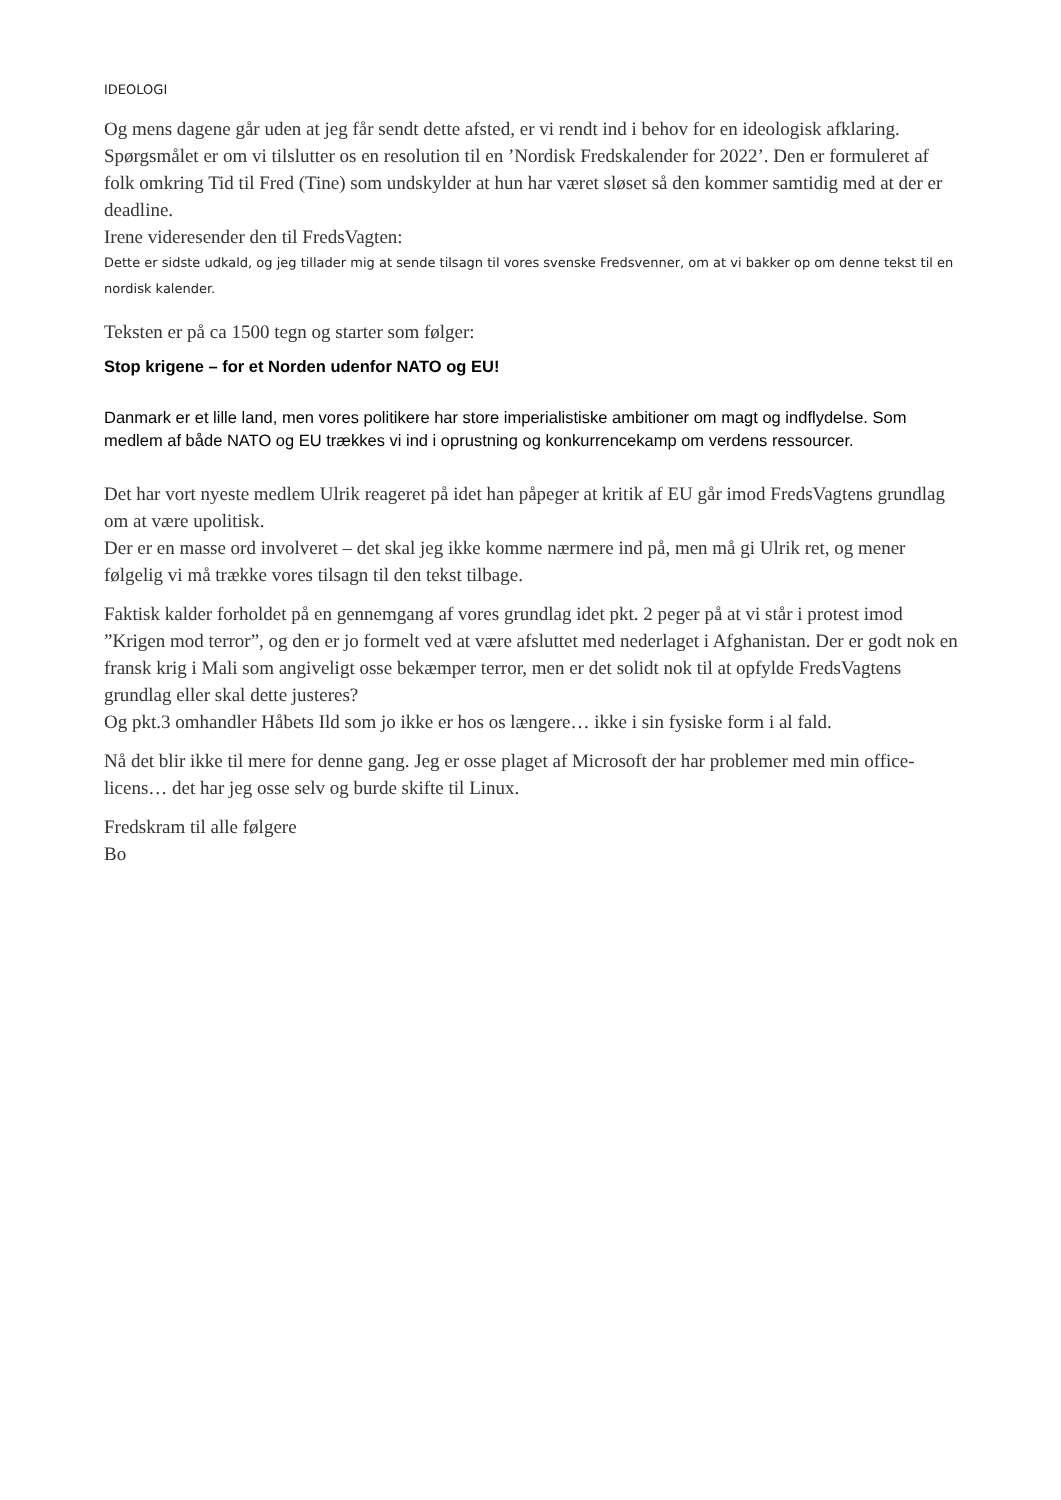IDEOLOGI
Og mens dagene går uden at jeg får sendt dette afsted, er vi rendt ind i behov for en ideologisk afklaring. Spørgsmålet er om vi tilslutter os en resolution til en ’Nordisk Fredskalender for 2022’. Den er formuleret af folk omkring Tid til Fred (Tine) som undskylder at hun har været sløset så den kommer samtidig med at der er deadline.
Irene videresender den til FredsVagten:
Dette er sidste udkald, og jeg tillader mig at sende tilsagn til vores svenske Fredsvenner, om at vi bakker op om denne tekst til en nordisk kalender.
Teksten er på ca 1500 tegn og starter som følger:
Stop krigene – for et Norden udenfor NATO og EU!
Danmark er et lille land, men vores politikere har store imperialistiske ambitioner om magt og indflydelse. Som medlem af både NATO og EU trækkes vi ind i oprustning og konkurrencekamp om verdens ressourcer.
Det har vort nyeste medlem Ulrik reageret på idet han påpeger at kritik af EU går imod FredsVagtens grundlag om at være upolitisk.
Der er en masse ord involveret – det skal jeg ikke komme nærmere ind på, men må gi Ulrik ret, og mener følgelig vi må trække vores tilsagn til den tekst tilbage.
Faktisk kalder forholdet på en gennemgang af vores grundlag idet pkt. 2 peger på at vi står i protest imod ”Krigen mod terror”, og den er jo formelt ved at være afsluttet med nederlaget i Afghanistan. Der er godt nok en fransk krig i Mali som angiveligt osse bekæmper terror, men er det solidt nok til at opfylde FredsVagtens grundlag eller skal dette justeres?
Og pkt.3 omhandler Håbets Ild som jo ikke er hos os længere… ikke i sin fysiske form i al fald.
Nå det blir ikke til mere for denne gang. Jeg er osse plaget af Microsoft der har problemer med min office-licens… det har jeg osse selv og burde skifte til Linux.
Fredskram til alle følgere
Bo